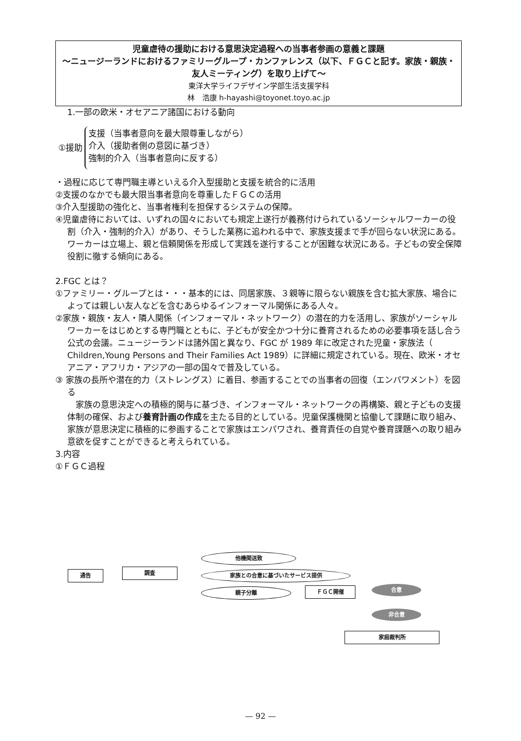児童虐待の援助における意思決定過程への当事者参画の意義と課題
〜ニュージーランドにおけるファミリーグループ・カンファレンス（以下、ＦＧＣと記す。家族・親族・友人ミーティング）を取り上げて〜
東洋大学ライフデザイン学部生活支援学科
林　浩康 h-hayashi@toyonet.toyo.ac.jp
1.一部の欧米・オセアニア諸国における動向
①援助
支援（当事者意向を最大限尊重しながら）
介入（援助者側の意図に基づき）
強制的介入（当事者意向に反する）
・過程に応じて専門職主導といえる介入型援助と支援を統合的に活用
②支援のなかでも最大限当事者意向を尊重したＦＧＣの活用
③介入型援助の強化と、当事者権利を担保するシステムの保障。
④児童虐待においては、いずれの国々においても規定上遂行が義務付けられているソーシャルワーカーの役割（介入・強制的介入）があり、そうした業務に追われる中で、家族支援まで手が回らない状況にある。ワーカーは立場上、親と信頼関係を形成して実践を遂行することが困難な状況にある。子どもの安全保障役割に徹する傾向にある。
2.FGC とは？
①ファミリー・グループとは・・・基本的には、同居家族、３親等に限らない親族を含む拡大家族、場合によっては親しい友人などを含むあらゆるインフォーマル関係にある人々。
②家族・親族・友人・隣人関係（インフォーマル・ネットワーク）の潜在的力を活用し、家族がソーシャルワーカーをはじめとする専門職とともに、子どもが安全かつ十分に養育されるための必要事項を話し合う公式の会議。ニュージーランドは諸外国と異なり、FGC が 1989 年に改定された児童・家族法（ Children,Young Persons and Their Families Act 1989）に詳細に規定されている。現在、欧米・オセアニア・アフリカ・アジアの一部の国々で普及している。
③ 家族の長所や潜在的力（ストレングス）に着目、参画することでの当事者の回復（エンパワメント）を図る
　家族の意思決定への積極的関与に基づき、インフォーマル・ネットワークの再構築、親と子どもの支援体制の確保、および養育計画の作成を主たる目的としている。児童保護機関と協働して課題に取り組み、家族が意思決定に積極的に参画することで家族はエンパワされ、養育責任の自覚や養育課題への取り組み意欲を促すことができると考えられている。
3.内容
①ＦＧＣ過程
通告 調査
他機関送致
家族との合意に基づいたサービス提供
親子分離 ＦＧＣ開催 合意
非合意
家庭裁判所
— 92 —